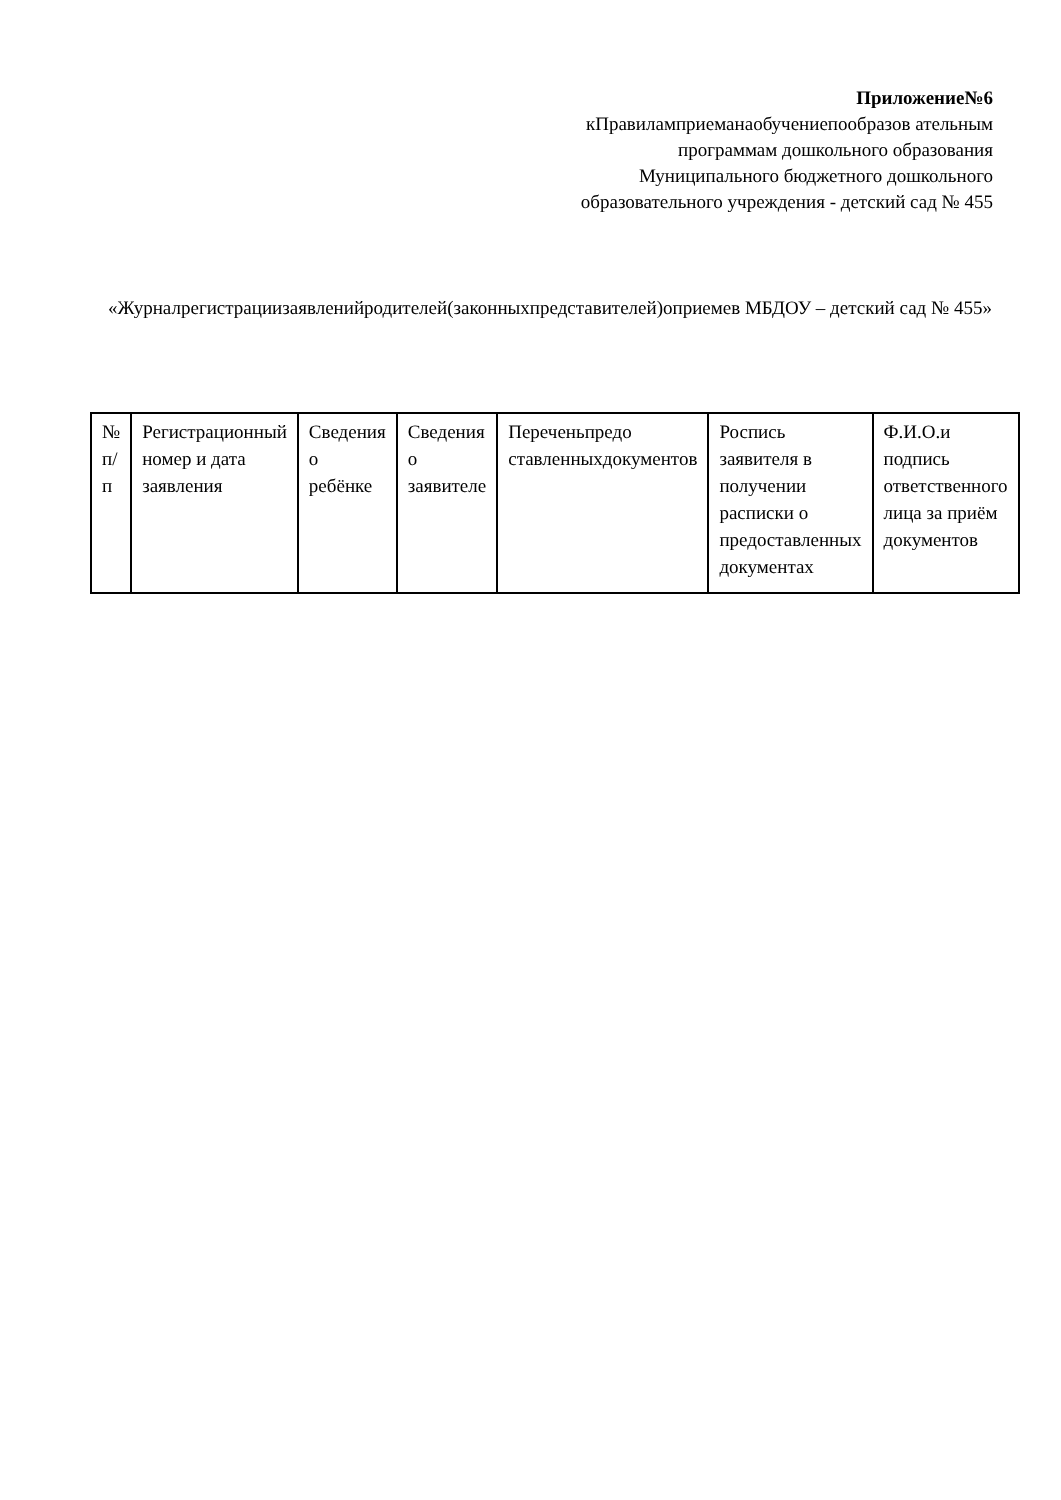Приложение№6
кПравиламприеманаобучениепообразов ательным программам дошкольного образования Муниципального бюджетного дошкольного образовательного учреждения - детский сад № 455
«Журналрегистрациизаявленийродителей(законныхпредставителей)оприемев МБДОУ – детский сад № 455»
| № п/п | Регистрационный номер и дата заявления | Сведения о ребёнке | Сведения о заявителе | Переченьпредо ставленныхдокументов | Роспись заявителя в получении расписки о предоставленных документах | Ф.И.О.и подпись ответственного лица за приём документов |